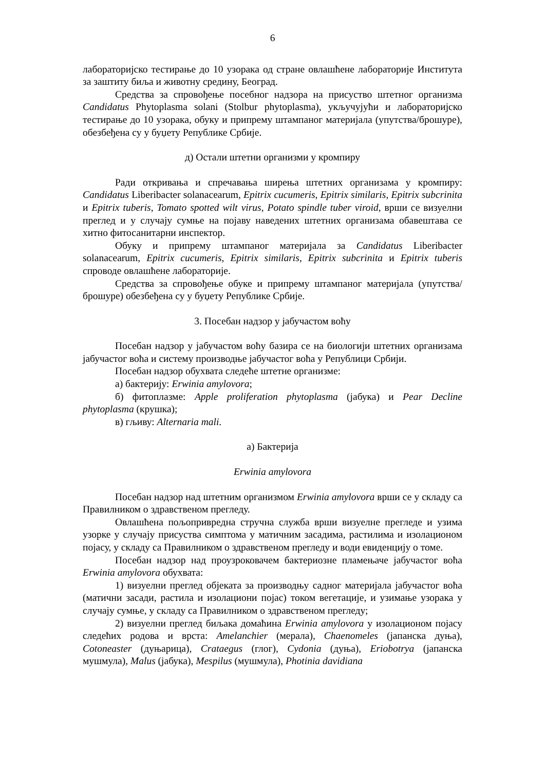6
лабораторијско тестирање до 10 узорака од стране овлашћене лабораторије Института за заштиту биља и животну средину, Београд.
Средства за спровођење посебног надзора на присуство штетног организма Candidatus Phytoplasma solani (Stolbur phytoplasma), укључујући и лабораторијско тестирање до 10 узорака, обуку и припрему штампаног материјала (упутства/брошуре), обезбеђена су у буџету Републике Србије.
д) Остали штетни организми у кромпиру
Ради откривања и спречавања ширења штетних организама у кромпиру: Candidatus Liberibacter solanacearum, Epitrix cucumeris, Epitrix similaris, Epitrix subcrinita и Epitrix tuberis, Tomato spotted wilt virus, Potato spindle tuber viroid, врши се визуелни преглед и у случају сумње на појаву наведених штетних организама обавештава се хитно фитосанитарни инспектор.
Обуку и припрему штампаног материјала за Candidatus Liberibacter solanacearum, Epitrix cucumeris, Epitrix similaris, Epitrix subcrinita и Epitrix tuberis спроводе овлашћене лабораторије.
Средства за спровођење обуке и припрему штампаног материјала (упутства/брошуре) обезбеђена су у буџету Републике Србије.
3. Посебан надзор у јабучастом воћу
Посебан надзор у јабучастом воћу базира се на биологији штетних организама јабучастог воћа и систему производње јабучастог воћа у Републици Србији.
Посебан надзор обухвата следеће штетне организме:
а) бактерију: Erwinia amylovora;
б) фитоплазме: Apple proliferation phytoplasma (јабука) и Pear Decline phytoplasma (крушка);
в) гљиву: Alternaria mali.
а) Бактерија
Erwinia amylovora
Посебан надзор над штетним организмом Erwinia amylovora врши се у складу са Правилником о здравственом прегледу.
Овлашћена пољопривредна стручна служба врши визуелне прегледе и узима узорке у случају присуства симптома у матичним засадима, растилима и изолационом појасу, у складу са Правилником о здравственом прегледу и води евиденцију о томе.
Посебан надзор над проузроковачем бактериозне пламењаче јабучастог воћа Erwinia amylovora обухвата:
1) визуелни преглед објеката за производњу садног материјала јабучастог воћа (матични засади, растила и изолациони појас) током вегетације, и узимање узорака у случају сумње, у складу са Правилником о здравственом прегледу;
2) визуелни преглед биљака домаћина Erwinia amylovora у изолационом појасу следећих родова и врста: Amelanchier (мерала), Chaenomeles (јапанска дуња), Cotoneaster (дуњарица), Crataegus (глог), Cydonia (дуња), Eriobotrya (јапанска мушмула), Malus (јабука), Mespilus (мушмула), Photinia davidiana